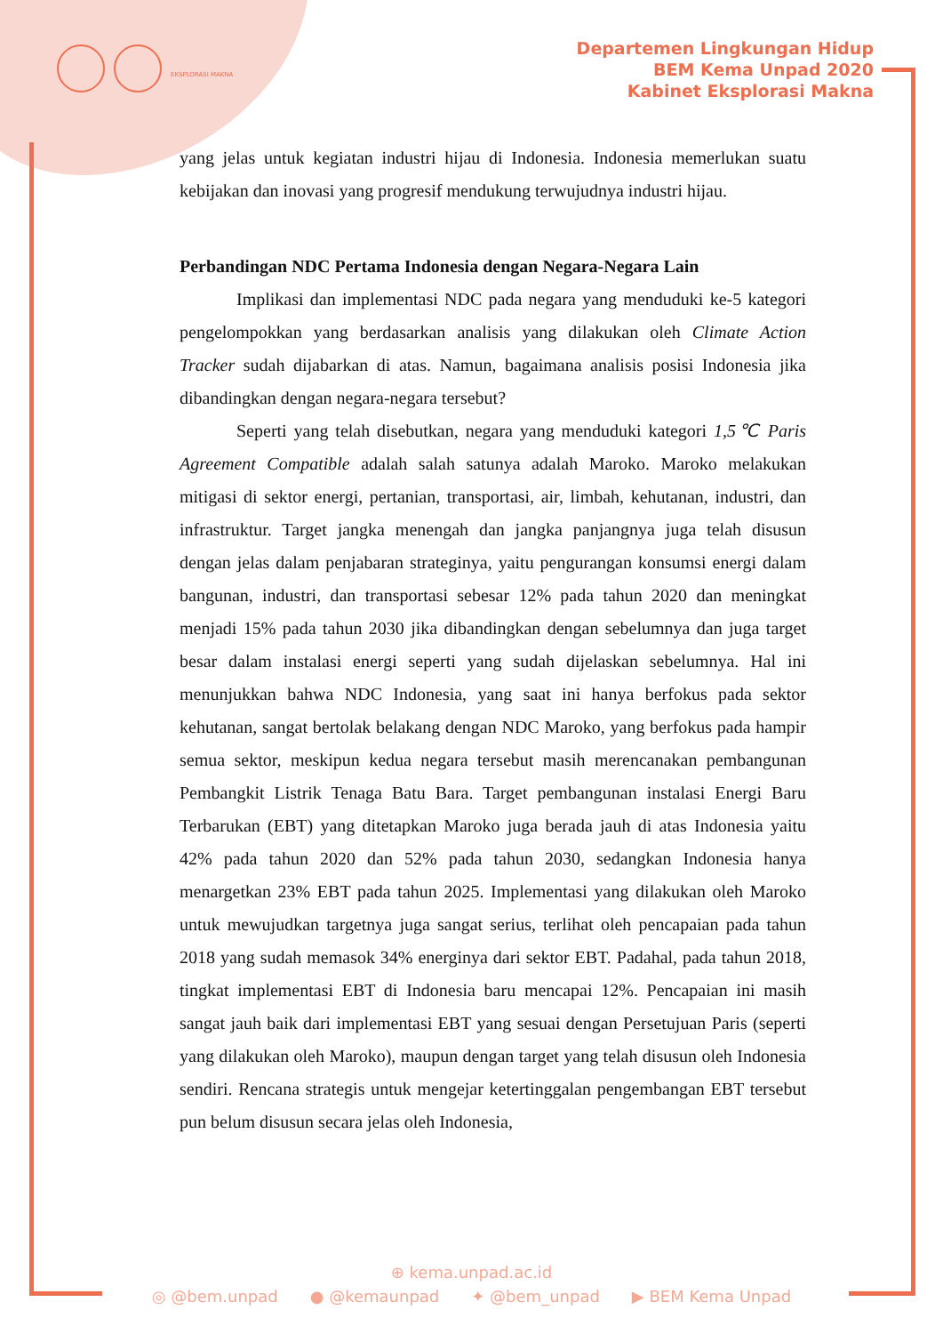EKSPLORASI MAKNA
Departemen Lingkungan Hidup
BEM Kema Unpad 2020
Kabinet Eksplorasi Makna
yang jelas untuk kegiatan industri hijau di Indonesia. Indonesia memerlukan suatu kebijakan dan inovasi yang progresif mendukung terwujudnya industri hijau.
Perbandingan NDC Pertama Indonesia dengan Negara-Negara Lain
Implikasi dan implementasi NDC pada negara yang menduduki ke-5 kategori pengelompokkan yang berdasarkan analisis yang dilakukan oleh Climate Action Tracker sudah dijabarkan di atas. Namun, bagaimana analisis posisi Indonesia jika dibandingkan dengan negara-negara tersebut?
Seperti yang telah disebutkan, negara yang menduduki kategori 1,5℃ Paris Agreement Compatible adalah salah satunya adalah Maroko. Maroko melakukan mitigasi di sektor energi, pertanian, transportasi, air, limbah, kehutanan, industri, dan infrastruktur. Target jangka menengah dan jangka panjangnya juga telah disusun dengan jelas dalam penjabaran strateginya, yaitu pengurangan konsumsi energi dalam bangunan, industri, dan transportasi sebesar 12% pada tahun 2020 dan meningkat menjadi 15% pada tahun 2030 jika dibandingkan dengan sebelumnya dan juga target besar dalam instalasi energi seperti yang sudah dijelaskan sebelumnya. Hal ini menunjukkan bahwa NDC Indonesia, yang saat ini hanya berfokus pada sektor kehutanan, sangat bertolak belakang dengan NDC Maroko, yang berfokus pada hampir semua sektor, meskipun kedua negara tersebut masih merencanakan pembangunan Pembangkit Listrik Tenaga Batu Bara. Target pembangunan instalasi Energi Baru Terbarukan (EBT) yang ditetapkan Maroko juga berada jauh di atas Indonesia yaitu 42% pada tahun 2020 dan 52% pada tahun 2030, sedangkan Indonesia hanya menargetkan 23% EBT pada tahun 2025. Implementasi yang dilakukan oleh Maroko untuk mewujudkan targetnya juga sangat serius, terlihat oleh pencapaian pada tahun 2018 yang sudah memasok 34% energinya dari sektor EBT. Padahal, pada tahun 2018, tingkat implementasi EBT di Indonesia baru mencapai 12%. Pencapaian ini masih sangat jauh baik dari implementasi EBT yang sesuai dengan Persetujuan Paris (seperti yang dilakukan oleh Maroko), maupun dengan target yang telah disusun oleh Indonesia sendiri. Rencana strategis untuk mengejar ketertinggalan pengembangan EBT tersebut pun belum disusun secara jelas oleh Indonesia,
⊕ kema.unpad.ac.id
◎ @bem.unpad ● @kemaunpad ✦ @bem_unpad ▶ BEM Kema Unpad